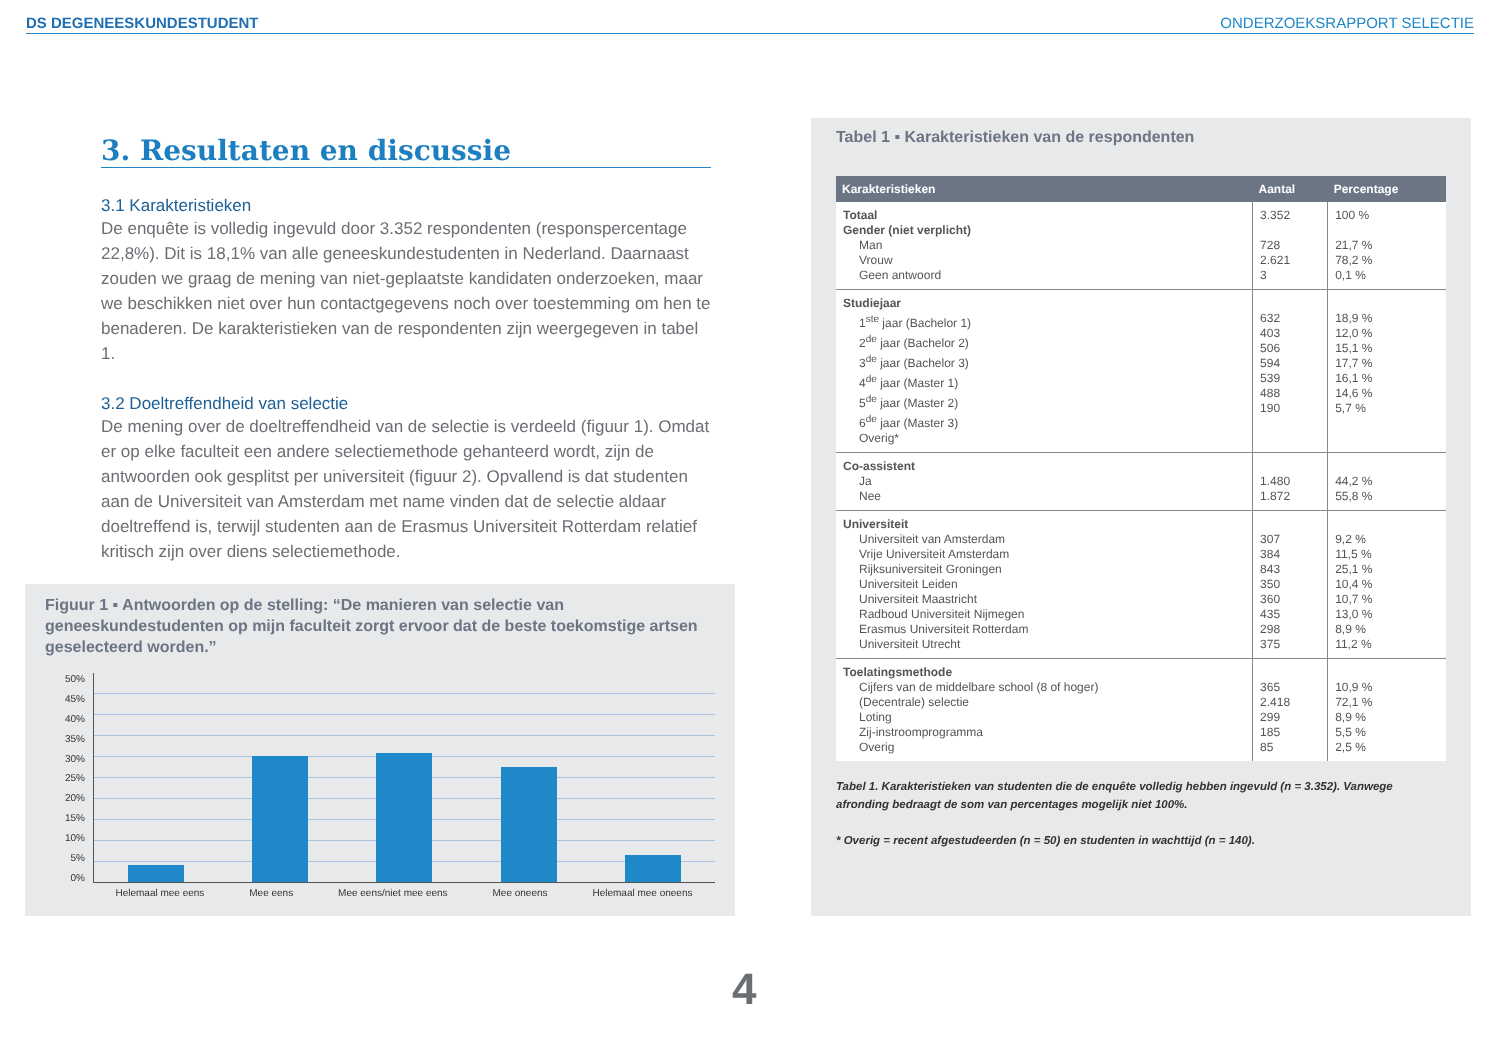DS DEGENEESKUNDESTUDENT
ONDERZOEKSRAPPORT SELECTIE
3. Resultaten en discussie
3.1 Karakteristieken
De enquête is volledig ingevuld door 3.352 respondenten (responspercentage 22,8%). Dit is 18,1% van alle geneeskundestudenten in Nederland. Daarnaast zouden we graag de mening van niet-geplaatste kandidaten onderzoeken, maar we beschikken niet over hun contactgegevens noch over toestemming om hen te benaderen. De karakteristieken van de respondenten zijn weergegeven in tabel 1.
3.2 Doeltreffendheid van selectie
De mening over de doeltreffendheid van de selectie is verdeeld (figuur 1). Omdat er op elke faculteit een andere selectiemethode gehanteerd wordt, zijn de antwoorden ook gesplitst per universiteit (figuur 2). Opvallend is dat studenten aan de Universiteit van Amsterdam met name vinden dat de selectie aldaar doeltreffend is, terwijl studenten aan de Erasmus Universiteit Rotterdam relatief kritisch zijn over diens selectiemethode.
Figuur 1 ▪ Antwoorden op de stelling: “De manieren van selectie van geneeskundestudenten op mijn faculteit zorgt ervoor dat de beste toekomstige artsen geselecteerd worden.”
50%
45%
40%
35%
30%
25%
20%
15%
10%
5%
0%
Helemaal mee eens Mee eens Mee eens/niet mee eens Mee oneens Helemaal mee oneens
Tabel 1 ▪ Karakteristieken van de respondenten
| Karakteristieken | Aantal | Percentage |
| --- | --- | --- |
| Totaal Gender (niet verplicht) Man Vrouw Geen antwoord | 3.352 728 2.621 3 | 100 % 21,7 % 78,2 % 0,1 % |
| Studiejaar 1<sup>ste</sup> jaar (Bachelor 1) 2<sup>de</sup> jaar (Bachelor 2) 3<sup>de</sup> jaar (Bachelor 3) 4<sup>de</sup> jaar (Master 1) 5<sup>de</sup> jaar (Master 2) 6<sup>de</sup> jaar (Master 3) Overig* | 632 403 506 594 539 488 190 | 18,9 % 12,0 % 15,1 % 17,7 % 16,1 % 14,6 % 5,7 % |
| Co-assistent Ja Nee | 1.480 1.872 | 44,2 % 55,8 % |
| Universiteit Universiteit van Amsterdam Vrije Universiteit Amsterdam Rijksuniversiteit Groningen Universiteit Leiden Universiteit Maastricht Radboud Universiteit Nijmegen Erasmus Universiteit Rotterdam Universiteit Utrecht | 307 384 843 350 360 435 298 375 | 9,2 % 11,5 % 25,1 % 10,4 % 10,7 % 13,0 % 8,9 % 11,2 % |
| Toelatingsmethode Cijfers van de middelbare school (8 of hoger) (Decentrale) selectie Loting Zij-instroomprogramma Overig | 365 2.418 299 185 85 | 10,9 % 72,1 % 8,9 % 5,5 % 2,5 % |
Tabel 1. Karakteristieken van studenten die de enquête volledig hebben ingevuld (n = 3.352). Vanwege afronding bedraagt de som van percentages mogelijk niet 100%.
* Overig = recent afgestudeerden (n = 50) en studenten in wachttijd (n = 140).
4